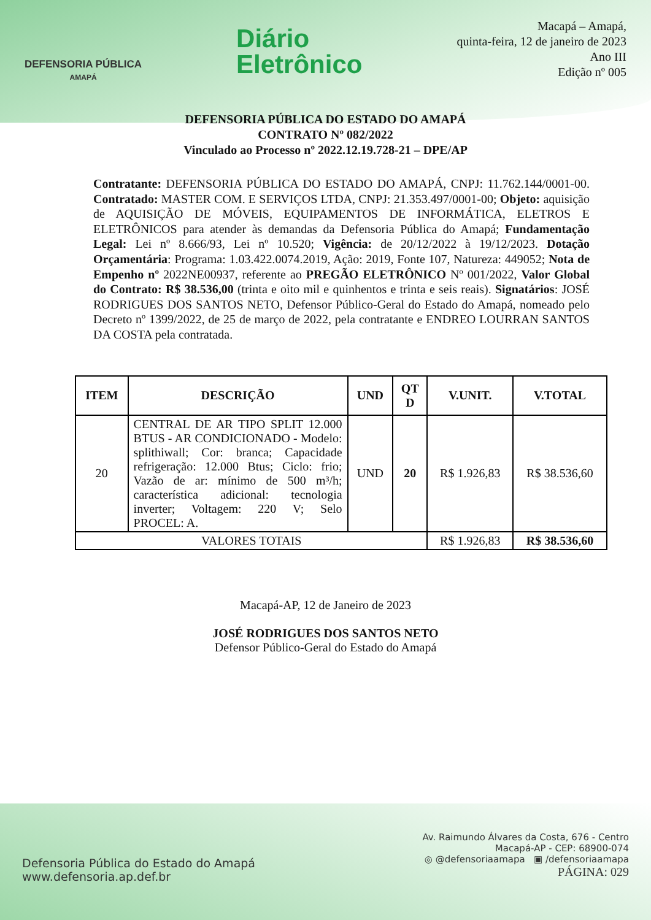DEFENSORIA PÚBLICA
AMAPÁ
Diário
Eletrônico
Macapá – Amapá,
quinta-feira, 12 de janeiro de 2023
Ano III
Edição nº 005
DEFENSORIA PÚBLICA DO ESTADO DO AMAPÁ
CONTRATO Nº 082/2022
Vinculado ao Processo nº 2022.12.19.728-21 – DPE/AP
Contratante: DEFENSORIA PÚBLICA DO ESTADO DO AMAPÁ, CNPJ: 11.762.144/0001-00. Contratado: MASTER COM. E SERVIÇOS LTDA, CNPJ: 21.353.497/0001-00; Objeto: aquisição de AQUISIÇÃO DE MÓVEIS, EQUIPAMENTOS DE INFORMÁTICA, ELETROS E ELETRÔNICOS para atender às demandas da Defensoria Pública do Amapá; Fundamentação Legal: Lei nº 8.666/93, Lei nº 10.520; Vigência: de 20/12/2022 à 19/12/2023. Dotação Orçamentária: Programa: 1.03.422.0074.2019, Ação: 2019, Fonte 107, Natureza: 449052; Nota de Empenho nº 2022NE00937, referente ao PREGÃO ELETRÔNICO Nº 001/2022, Valor Global do Contrato: R$ 38.536,00 (trinta e oito mil e quinhentos e trinta e seis reais). Signatários: JOSÉ RODRIGUES DOS SANTOS NETO, Defensor Público-Geral do Estado do Amapá, nomeado pelo Decreto nº 1399/2022, de 25 de março de 2022, pela contratante e ENDREO LOURRAN SANTOS DA COSTA pela contratada.
| ITEM | DESCRIÇÃO | UND | QT D | V.UNIT. | V.TOTAL |
| --- | --- | --- | --- | --- | --- |
| 20 | CENTRAL DE AR TIPO SPLIT 12.000 BTUS - AR CONDICIONADO - Modelo: splithiwall; Cor: branca; Capacidade refrigeração: 12.000 Btus; Ciclo: frio; Vazão de ar: mínimo de 500 m³/h; característica adicional: tecnologia inverter; Voltagem: 220 V; Selo PROCEL: A. | UND | 20 | R$ 1.926,83 | R$ 38.536,60 |
| VALORES TOTAIS | | | | R$ 1.926,83 | R$ 38.536,60 |
Macapá-AP, 12 de Janeiro de 2023
JOSÉ RODRIGUES DOS SANTOS NETO
Defensor Público-Geral do Estado do Amapá
Defensoria Pública do Estado do Amapá
www.defensoria.ap.def.br
Av. Raimundo Álvares da Costa, 676 - Centro
Macapá-AP - CEP: 68900-074
◎ @defensoriaamapa ▣ /defensoriaamapa
PÁGINA: 029